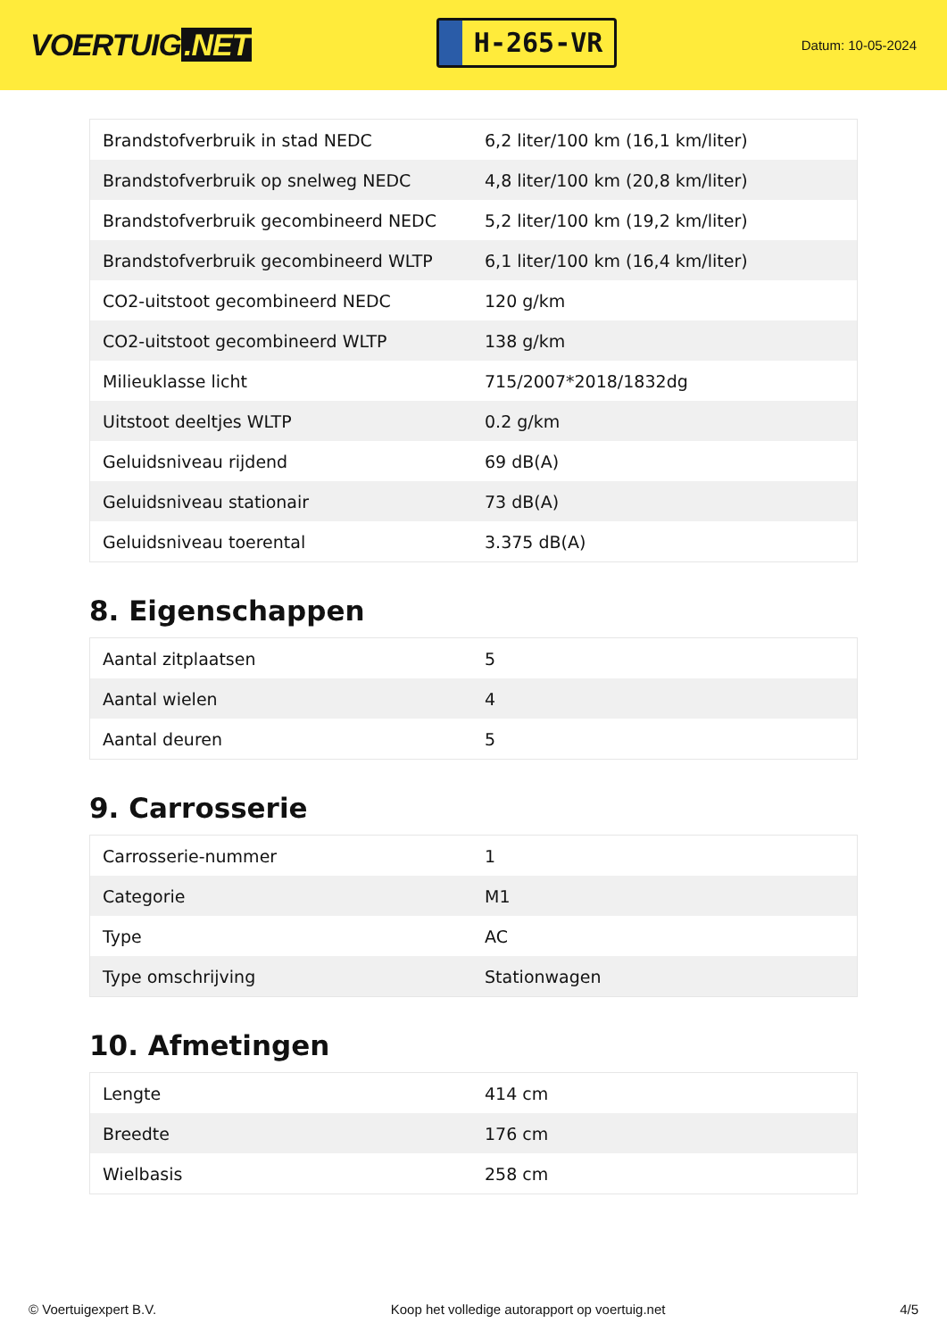VOERTUIG.NET
H-265-VR
Datum: 10-05-2024
| Brandstofverbruik in stad NEDC | 6,2 liter/100 km (16,1 km/liter) |
| Brandstofverbruik op snelweg NEDC | 4,8 liter/100 km (20,8 km/liter) |
| Brandstofverbruik gecombineerd NEDC | 5,2 liter/100 km (19,2 km/liter) |
| Brandstofverbruik gecombineerd WLTP | 6,1 liter/100 km (16,4 km/liter) |
| CO2-uitstoot gecombineerd NEDC | 120 g/km |
| CO2-uitstoot gecombineerd WLTP | 138 g/km |
| Milieuklasse licht | 715/2007*2018/1832dg |
| Uitstoot deeltjes WLTP | 0.2 g/km |
| Geluidsniveau rijdend | 69 dB(A) |
| Geluidsniveau stationair | 73 dB(A) |
| Geluidsniveau toerental | 3.375 dB(A) |
8. Eigenschappen
| Aantal zitplaatsen | 5 |
| Aantal wielen | 4 |
| Aantal deuren | 5 |
9. Carrosserie
| Carrosserie-nummer | 1 |
| Categorie | M1 |
| Type | AC |
| Type omschrijving | Stationwagen |
10. Afmetingen
| Lengte | 414 cm |
| Breedte | 176 cm |
| Wielbasis | 258 cm |
© Voertuigexpert B.V. Koop het volledige autorapport op voertuig.net 4/5